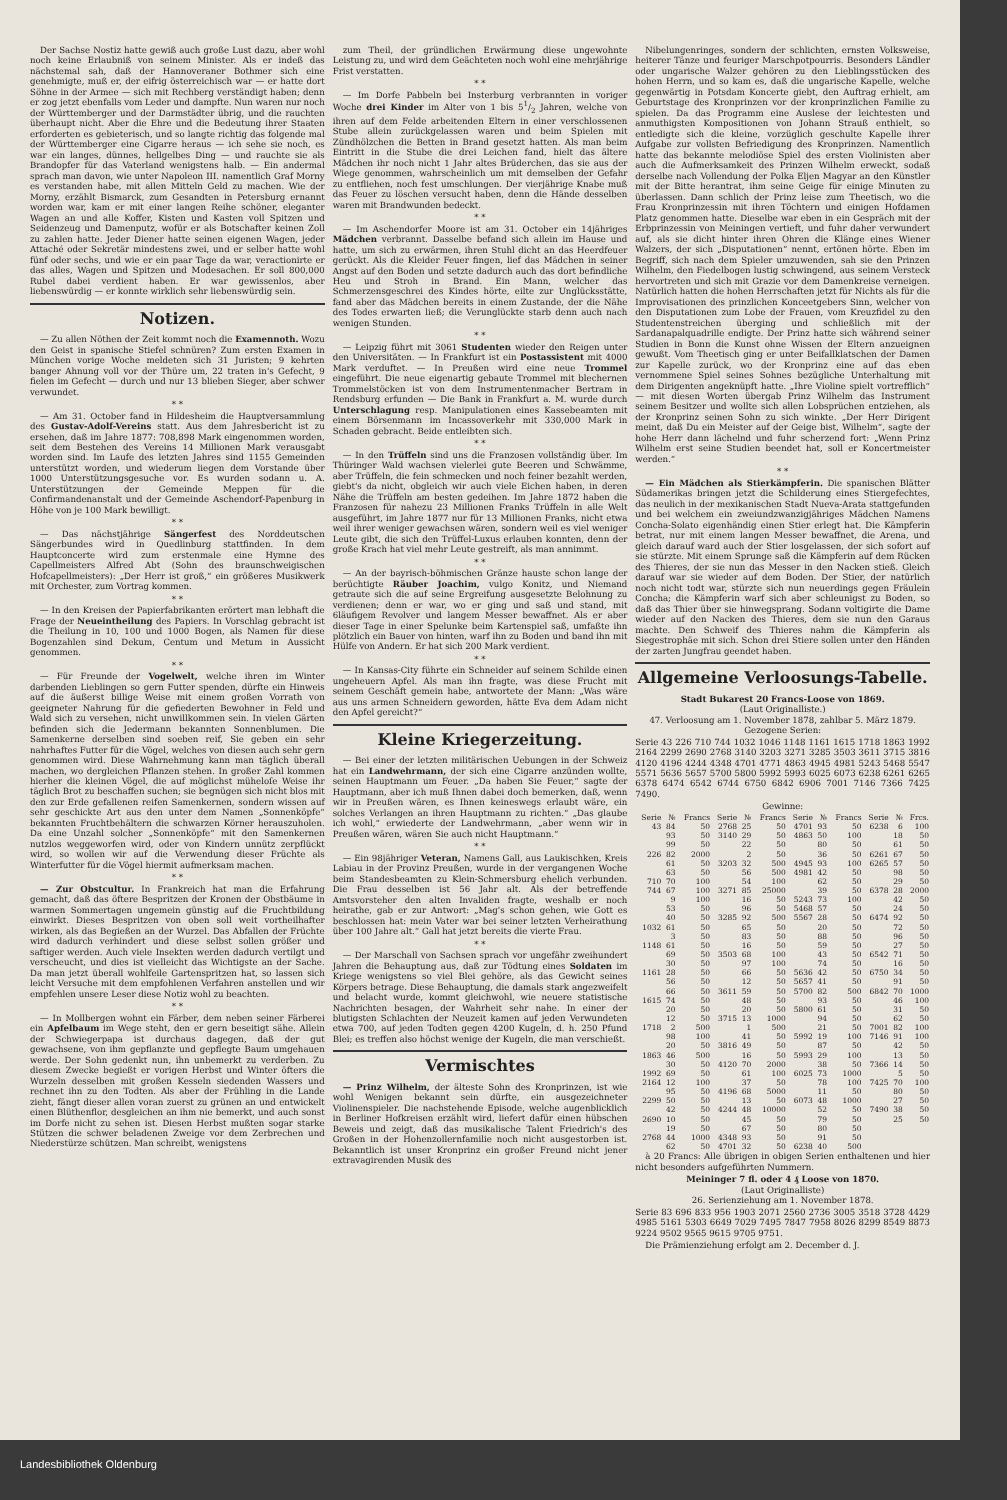Der Sachse Nostiz hatte gewiß auch große Lust dazu, aber wohl noch keine Erlaubniß von seinem Minister. Als er indeß das nächstemal sah, daß der Hannoveraner Bothmer sich eine genehmigte, muß er, der eifrig österreichisch war — er hatte dort Söhne in der Armee — sich mit Rechberg verständigt haben; denn er zog jetzt ebenfalls vom Leder und dampfte. Nun waren nur noch der Württemberger und der Darmstädter übrig, und die rauchten überhaupt nicht. Aber die Ehre und die Bedeutung ihrer Staaten erforderten es gebieterisch, und so langte richtig das folgende mal der Württemberger eine Cigarre heraus — ich sehe sie noch, es war ein langes, dünnes, hellgelbes Ding — und rauchte sie als Brandopfer für das Vaterland wenigstens halb. — Ein andermal sprach man davon, wie unter Napoleon III. namentlich Graf Morny es verstanden habe, mit allen Mitteln Geld zu machen. Wie der Morny, erzählt Bismarck, zum Gesandten in Petersburg ernannt worden war, kam er mit einer langen Reihe schöner, eleganter Wagen an und alle Koffer, Kisten und Kasten voll Spitzen und Seidenzeug und Damenputz, wofür er als Botschafter keinen Zoll zu zahlen hatte. Jeder Diener hatte seinen eigenen Wagen, jeder Attaché oder Sekretär mindestens zwei, und er selber hatte wohl fünf oder sechs, und wie er ein paar Tage da war, veractionirte er das alles, Wagen und Spitzen und Modesachen. Er soll 800,000 Rubel dabei verdient haben. Er war gewissenlos, aber liebenswürdig — er konnte wirklich sehr liebenswürdig sein.
Notizen.
— Zu allen Nöthen der Zeit kommt noch die Examennoth. Wozu den Geist in spanische Stiefel schnüren? Zum ersten Examen in München vorige Woche meldeten sich 31 Juristen; 9 kehrten banger Ahnung voll vor der Thüre um, 22 traten in's Gefecht, 9 fielen im Gefecht — durch und nur 13 blieben Sieger, aber schwer verwundet.
* *
— Am 31. October fand in Hildesheim die Hauptversammlung des Gustav-Adolf-Vereins statt. Aus dem Jahresbericht ist zu ersehen, daß im Jahre 1877: 708,898 Mark eingenommen worden, seit dem Bestehen des Vereins 14 Millionen Mark verausgabt worden sind. Im Laufe des letzten Jahres sind 1155 Gemeinden unterstützt worden, und wiederum liegen dem Vorstande über 1000 Unterstützungsgesuche vor. Es wurden sodann u. A. Unterstützungen der Gemeinde Meppen für die Confirmandenanstalt und der Gemeinde Aschendorf-Papenburg in Höhe von je 100 Mark bewilligt.
* *
— Das nächstjährige Sängerfest des Norddeutschen Sängerbundes wird in Quedlinburg stattfinden. In dem Hauptconcerte wird zum erstenmale eine Hymne des Capellmeisters Alfred Abt (Sohn des braunschweigischen Hofcapellmeisters): „Der Herr ist groß,“ ein größeres Musikwerk mit Orchester, zum Vortrag kommen.
* *
— In den Kreisen der Papierfabrikanten erörtert man lebhaft die Frage der Neueintheilung des Papiers. In Vorschlag gebracht ist die Theilung in 10, 100 und 1000 Bogen, als Namen für diese Bogenzahlen sind Dekum, Centum und Metum in Aussicht genommen.
* *
— Für Freunde der Vogelwelt, welche ihren im Winter darbenden Lieblingen so gern Futter spenden, dürfte ein Hinweis auf die äußerst billige Weise mit einem großen Vorrath von geeigneter Nahrung für die gefiederten Bewohner in Feld und Wald sich zu versehen, nicht unwillkommen sein. In vielen Gärten befinden sich die Jedermann bekannten Sonnenblumen. Die Samenkerne derselben sind soeben reif, Sie geben ein sehr nahrhaftes Futter für die Vögel, welches von diesen auch sehr gern genommen wird. Diese Wahrnehmung kann man täglich überall machen, wo dergleichen Pflanzen stehen. In großer Zahl kommen hierher die kleinen Vögel, die auf möglichst müheloſe Weise ihr täglich Brot zu beschaffen suchen; sie begnügen sich nicht blos mit den zur Erde gefallenen reifen Samenkernen, sondern wissen auf sehr geschickte Art aus den unter dem Namen „Sonnenköpfe“ bekannten Fruchtbehältern die schwarzen Körner herauszuholen. Da eine Unzahl solcher „Sonnenköpfe“ mit den Samenkernen nutzlos weggeworfen wird, oder von Kindern unnütz zerpflückt wird, so wollen wir auf die Verwendung dieser Früchte als Winterfutter für die Vögel hiermit aufmerksam machen.
* *
— Zur Obstcultur. In Frankreich hat man die Erfahrung gemacht, daß das öftere Bespritzen der Kronen der Obstbäume in warmen Sommertagen ungemein günstig auf die Fruchtbildung einwirkt. Dieses Bespritzen von oben soll weit vortheilhafter wirken, als das Begießen an der Wurzel. Das Abfallen der Früchte wird dadurch verhindert und diese selbst sollen größer und saftiger werden. Auch viele Insekten werden dadurch vertilgt und verscheucht, und dies ist vielleicht das Wichtigste an der Sache. Da man jetzt überall wohlfeile Gartenspritzen hat, so lassen sich leicht Versuche mit dem empfohlenen Verfahren anstellen und wir empfehlen unsere Leser diese Notiz wohl zu beachten.
* *
— In Mollbergen wohnt ein Färber, dem neben seiner Färberei ein Apfelbaum im Wege steht, den er gern beseitigt sähe. Allein der Schwiegerpapa ist durchaus dagegen, daß der gut gewachsene, von ihm gepflanzte und gepflegte Baum umgehauen werde. Der Sohn gedenkt nun, ihn unbemerkt zu verderben. Zu diesem Zwecke begießt er vorigen Herbst und Winter öfters die Wurzeln desselben mit großen Kesseln siedenden Wassers und rechnet ihn zu den Todten. Als aber der Frühling in die Lande zieht, fängt dieser allen voran zuerst zu grünen an und entwickelt einen Blüthenflor, desgleichen an ihm nie bemerkt, und auch sonst im Dorfe nicht zu sehen ist. Diesen Herbst mußten sogar starke Stützen die schwer beladenen Zweige vor dem Zerbrechen und Niederstürze schützen. Man schreibt, wenigstens
zum Theil, der gründlichen Erwärmung diese ungewohnte Leistung zu, und wird dem Geächteten noch wohl eine mehrjährige Frist verstatten.
* *
— Im Dorfe Pabbeln bei Insterburg verbrannten in voriger Woche drei Kinder im Alter von 1 bis 51/2 Jahren, welche von ihren auf dem Felde arbeitenden Eltern in einer verschlossenen Stube allein zurückgelassen waren und beim Spielen mit Zündhölzchen die Betten in Brand gesetzt hatten. Als man beim Eintritt in die Stube die drei Leichen fand, hielt das ältere Mädchen ihr noch nicht 1 Jahr altes Brüderchen, das sie aus der Wiege genommen, wahrscheinlich um mit demselben der Gefahr zu entfliehen, noch fest umschlungen. Der vierjährige Knabe muß das Feuer zu löschen versucht haben, denn die Hände desselben waren mit Brandwunden bedeckt.
* *
— Im Aschendorfer Moore ist am 31. October ein 14jähriges Mädchen verbrannt. Dasselbe befand sich allein im Hause und hatte, um sich zu erwärmen, ihren Stuhl dicht an das Heerdfeuer gerückt. Als die Kleider Feuer fingen, lief das Mädchen in seiner Angst auf den Boden und setzte dadurch auch das dort befindliche Heu und Stroh in Brand. Ein Mann, welcher das Schmerzensgeschrei des Kindes hörte, eilte zur Unglücksstätte, fand aber das Mädchen bereits in einem Zustande, der die Nähe des Todes erwarten ließ; die Verunglückte starb denn auch nach wenigen Stunden.
* *
— Leipzig führt mit 3061 Studenten wieder den Reigen unter den Universitäten. — In Frankfurt ist ein Postassistent mit 4000 Mark verduftet. — In Preußen wird eine neue Trommel eingeführt. Die neue eigenartig gebaute Trommel mit blechernen Trommelstöcken ist von dem Instrumentenmacher Bertram in Rendsburg erfunden — Die Bank in Frankfurt a. M. wurde durch Unterschlagung resp. Manipulationen eines Kassebeamten mit einem Börsenmann im Incassoverkehr mit 330,000 Mark in Schaden gebracht. Beide entleibten sich.
* *
— In den Trüffeln sind uns die Franzosen vollständig über. Im Thüringer Wald wachsen vielerlei gute Beeren und Schwämme, aber Trüffeln, die fein schmecken und noch feiner bezahlt werden, giebt's da nicht, obgleich wir auch viele Eichen haben, in deren Nähe die Trüffeln am besten gedeihen. Im Jahre 1872 haben die Franzosen für nahezu 23 Millionen Franks Trüffeln in alle Welt ausgeführt, im Jahre 1877 nur für 13 Millionen Franks, nicht etwa weil ihrer weniger gewachsen wären, sondern weil es viel weniger Leute gibt, die sich den Trüffel-Luxus erlauben konnten, denn der große Krach hat viel mehr Leute gestreift, als man annimmt.
* *
— An der bayrisch-böhmischen Gränze hauste schon lange der berüchtigte Räuber Joachim, vulgo Konitz, und Niemand getraute sich die auf seine Ergreifung ausgesetzte Belohnung zu verdienen; denn er war, wo er ging und saß und stand, mit 6läufigem Revolver und langem Messer bewaffnet. Als er aber dieser Tage in einer Spelunke beim Kartenspiel saß, umfaßte ihn plötzlich ein Bauer von hinten, warf ihn zu Boden und band ihn mit Hülfe von Andern. Er hat sich 200 Mark verdient.
* *
— In Kansas-City führte ein Schneider auf seinem Schilde einen ungeheuern Apfel. Als man ihn fragte, was diese Frucht mit seinem Geschäft gemein habe, antwortete der Mann: „Was wäre aus uns armen Schneidern geworden, hätte Eva dem Adam nicht den Apfel gereicht?“
Kleine Kriegerzeitung.
— Bei einer der letzten militärischen Uebungen in der Schweiz hat ein Landwehrmann, der sich eine Cigarre anzünden wollte, seinen Hauptmann um Feuer. „Da haben Sie Feuer,“ sagte der Hauptmann, aber ich muß Ihnen dabei doch bemerken, daß, wenn wir in Preußen wären, es Ihnen keineswegs erlaubt wäre, ein solches Verlangen an ihren Hauptmann zu richten.“ „Das glaube ich wohl,“ erwiederte der Landwehrmann, „aber wenn wir in Preußen wären, wären Sie auch nicht Hauptmann.“
* *
— Ein 98jähriger Veteran, Namens Gall, aus Laukischken, Kreis Labiau in der Provinz Preußen, wurde in der vergangenen Woche beim Standesbeamten zu Klein-Schmersburg ehelich verbunden. Die Frau desselben ist 56 Jahr alt. Als der betreffende Amtsvorsteher den alten Invaliden fragte, weshalb er noch heirathe, gab er zur Antwort: „Mag's schon gehen, wie Gott es beschlossen hat: mein Vater war bei seiner letzten Verheirathung über 100 Jahre alt.“ Gall hat jetzt bereits die vierte Frau.
* *
— Der Marschall von Sachsen sprach vor ungefähr zweihundert Jahren die Behauptung aus, daß zur Tödtung eines Soldaten im Kriege wenigstens so viel Blei gehöre, als das Gewicht seines Körpers betrage. Diese Behauptung, die damals stark angezweifelt und belacht wurde, kommt gleichwohl, wie neuere statistische Nachrichten besagen, der Wahrheit sehr nahe. In einer der blutigsten Schlachten der Neuzeit kamen auf jeden Verwundeten etwa 700, auf jeden Todten gegen 4200 Kugeln, d. h. 250 Pfund Blei; es treffen also höchst wenige der Kugeln, die man verschießt.
Vermischtes
— Prinz Wilhelm, der älteste Sohn des Kronprinzen, ist wie wohl Wenigen bekannt sein dürfte, ein ausgezeichneter Violinenspieler. Die nachstehende Episode, welche augenblicklich in Berliner Hofkreisen erzählt wird, liefert dafür einen hübschen Beweis und zeigt, daß das musikalische Talent Friedrich's des Großen in der Hohenzollernfamilie noch nicht ausgestorben ist. Bekanntlich ist unser Kronprinz ein großer Freund nicht jener extravagirenden Musik des
Nibelungenringes, sondern der schlichten, ernsten Volksweise, heiterer Tänze und feuriger Marschpotpourris. Besonders Ländler oder ungarische Walzer gehören zu den Lieblingsstücken des hohen Herrn, und so kam es, daß die ungarische Kapelle, welche gegenwärtig in Potsdam Koncerte giebt, den Auftrag erhielt, am Geburtstage des Kronprinzen vor der kronprinzlichen Familie zu spielen. Da das Programm eine Auslese der leichtesten und anmuthigsten Kompositionen von Johann Strauß enthielt, so entledigte sich die kleine, vorzüglich geschulte Kapelle ihrer Aufgabe zur vollsten Befriedigung des Kronprinzen. Namentlich hatte das bekannte melodiöse Spiel des ersten Violinisten aber auch die Aufmerksamkeit des Prinzen Wilhelm erweckt, sodaß derselbe nach Vollendung der Polka Eljen Magyar an den Künstler mit der Bitte herantrat, ihm seine Geige für einige Minuten zu überlassen. Dann schlich der Prinz leise zum Theetisch, wo die Frau Kronprinzessin mit ihren Töchtern und einigen Hofdamen Platz genommen hatte. Dieselbe war eben in ein Gespräch mit der Erbprinzessin von Meiningen vertieft, und fuhr daher verwundert auf, als sie dicht hinter ihren Ohren die Klänge eines Wiener Walzers, der sich „Disputationen“ nennt, ertönen hörte. Eben im Begriff, sich nach dem Spieler umzuwenden, sah sie den Prinzen Wilhelm, den Fiedelbogen lustig schwingend, aus seinem Versteck hervortreten und sich mit Grazie vor dem Damenkreise verneigen. Natürlich hatten die hohen Herrschaften jetzt für Nichts als für die Improvisationen des prinzlichen Konceetgebers Sinn, welcher von den Disputationen zum Lobe der Frauen, vom Kreuzfidel zu den Studentenstreichen überging und schließlich mit der Sardanapalquadrille endigte. Der Prinz hatte sich während seiner Studien in Bonn die Kunst ohne Wissen der Eltern anzueignen gewußt. Vom Theetisch ging er unter Beifallklatschen der Damen zur Kapelle zurück, wo der Kronprinz eine auf das eben vernommene Spiel seines Sohnes bezügliche Unterhaltung mit dem Dirigenten angeknüpft hatte. „Ihre Violine spielt vortrefflich“ — mit diesen Worten übergab Prinz Wilhelm das Instrument seinem Besitzer und wollte sich allen Lobsprüchen entziehen, als der Kronprinz seinen Sohn zu sich winkte. „Der Herr Dirigent meint, daß Du ein Meister auf der Geige bist, Wilhelm“, sagte der hohe Herr dann lächelnd und fuhr scherzend fort: „Wenn Prinz Wilhelm erst seine Studien beendet hat, soll er Koncertmeister werden.“
* *
— Ein Mädchen als Stierkämpferin. Die spanischen Blätter Südamerikas bringen jetzt die Schilderung eines Stiergefechtes, das neulich in der mexikanischen Stadt Nueva-Arata stattgefunden und bei welchem ein zweiundzwanzigjähriges Mädchen Namens Concha-Solato eigenhändig einen Stier erlegt hat. Die Kämpferin betrat, nur mit einem langen Messer bewaffnet, die Arena, und gleich darauf ward auch der Stier losgelassen, der sich sofort auf sie stürzte. Mit einem Sprunge saß die Kämpferin auf dem Rücken des Thieres, der sie nun das Messer in den Nacken stieß. Gleich darauf war sie wieder auf dem Boden. Der Stier, der natürlich noch nicht todt war, stürzte sich nun neuerdings gegen Fräulein Concha; die Kämpferin warf sich aber schleunigst zu Boden, so daß das Thier über sie hinwegsprang. Sodann voltigirte die Dame wieder auf den Nacken des Thieres, dem sie nun den Garaus machte. Den Schweif des Thieres nahm die Kämpferin als Siegestrophäe mit sich. Schon drei Stiere sollen unter den Händen der zarten Jungfrau geendet haben.
Allgemeine Verloosungs-Tabelle.
Stadt Bukarest 20 Francs-Loose von 1869.
(Laut Originalliste.)
47. Verloosung am 1. November 1878, zahlbar 5. März 1879.
Gezogene Serien:
Serie 43 226 710 744 1032 1046 1148 1161 1615 1718 1863 1992 2164 2299 2690 2768 3140 3203 3271 3285 3503 3611 3715 3816 4120 4196 4244 4348 4701 4771 4863 4945 4981 5243 5468 5547 5571 5636 5657 5700 5800 5992 5993 6025 6073 6238 6261 6265 6378 6474 6542 6744 6750 6842 6906 7001 7146 7366 7425 7490.
Gewinne:
| Serie | № | Francs | Serie | № | Francs | Serie | № | Francs | Serie | № | Frcs. |
| --- | --- | --- | --- | --- | --- | --- | --- | --- | --- | --- | --- |
| 43 | 84 | 50 | 2768 | 25 | 50 | 4701 | 93 | 50 | 6238 | 6 | 100 |
| | 93 | 50 | 3140 | 29 | 50 | 4863 | 50 | 100 | | 18 | 50 |
| | 99 | 50 | | 22 | 50 | | 80 | 50 | | 61 | 50 |
| 226 | 82 | 2000 | | 2 | 50 | | 36 | 50 | 6261 | 67 | 50 |
| | 61 | 50 | 3203 | 32 | 500 | 4945 | 93 | 100 | 6265 | 57 | 50 |
| | 63 | 50 | | 56 | 500 | 4981 | 42 | 50 | | 98 | 50 |
| 710 | 70 | 100 | | 54 | 100 | | 62 | 50 | | 29 | 50 |
| 744 | 67 | 100 | 3271 | 85 | 25000 | | 39 | 50 | 6378 | 28 | 2000 |
| | 9 | 100 | | 16 | 50 | 5243 | 73 | 100 | | 42 | 50 |
| | 53 | 50 | | 96 | 50 | 5468 | 57 | 50 | | 24 | 50 |
| | 40 | 50 | 3285 | 92 | 500 | 5567 | 28 | 50 | 6474 | 92 | 50 |
| 1032 | 61 | 50 | | 65 | 50 | | 20 | 50 | | 72 | 50 |
| | 3 | 50 | | 83 | 50 | | 88 | 50 | | 96 | 50 |
| 1148 | 61 | 50 | | 16 | 50 | | 59 | 50 | | 27 | 50 |
| | 69 | 50 | 3503 | 68 | 100 | | 43 | 50 | 6542 | 71 | 50 |
| | 30 | 50 | | 97 | 100 | | 74 | 50 | | 16 | 50 |
| 1161 | 28 | 50 | | 66 | 50 | 5636 | 42 | 50 | 6750 | 34 | 50 |
| | 56 | 50 | | 12 | 50 | 5657 | 41 | 50 | | 91 | 50 |
| | 66 | 50 | 3611 | 59 | 50 | 5700 | 82 | 500 | 6842 | 70 | 1000 |
| 1615 | 74 | 50 | | 48 | 50 | | 93 | 50 | | 46 | 100 |
| | 20 | 50 | | 20 | 50 | 5800 | 61 | 50 | | 31 | 50 |
| | 12 | 50 | 3715 | 13 | 1000 | | 94 | 50 | | 62 | 50 |
| 1718 | 2 | 500 | | 1 | 500 | | 21 | 50 | 7001 | 82 | 100 |
| | 98 | 100 | | 41 | 50 | 5992 | 19 | 100 | 7146 | 91 | 100 |
| | 20 | 50 | 3816 | 49 | 50 | | 87 | 50 | | 42 | 50 |
| 1863 | 46 | 500 | | 16 | 50 | 5993 | 29 | 100 | | 13 | 50 |
| | 30 | 50 | 4120 | 70 | 2000 | | 38 | 50 | 7366 | 14 | 50 |
| 1992 | 69 | 50 | | 61 | 100 | 6025 | 73 | 1000 | | 5 | 50 |
| 2164 | 12 | 100 | | 37 | 50 | | 78 | 100 | 7425 | 70 | 100 |
| | 95 | 50 | 4196 | 68 | 5000 | | 11 | 50 | | 80 | 50 |
| 2299 | 50 | 50 | | 13 | 50 | 6073 | 48 | 1000 | | 27 | 50 |
| | 42 | 50 | 4244 | 48 | 10000 | | 52 | 50 | 7490 | 38 | 50 |
| 2690 | 10 | 50 | | 45 | 50 | | 79 | 50 | | 25 | 50 |
| | 19 | 50 | | 67 | 50 | | 80 | 50 | | | |
| 2768 | 44 | 1000 | 4348 | 93 | 50 | | 91 | 50 | | | |
| | 62 | 50 | 4701 | 32 | 50 | 6238 | 40 | 500 | | | |
à 20 Francs: Alle übrigen in obigen Serien enthaltenen und hier nicht besonders aufgeführten Nummern.
Meininger 7 fl. oder 4 ₰ Loose von 1870.
(Laut Originalliste)
26. Serienziehung am 1. November 1878.
Serie 83 696 833 956 1903 2071 2560 2736 3005 3518 3728 4429 4985 5161 5303 6649 7029 7495 7847 7958 8026 8299 8549 8873 9224 9502 9565 9615 9705 9751.
Die Prämienziehung erfolgt am 2. December d. J.
Landesbibliothek Oldenburg